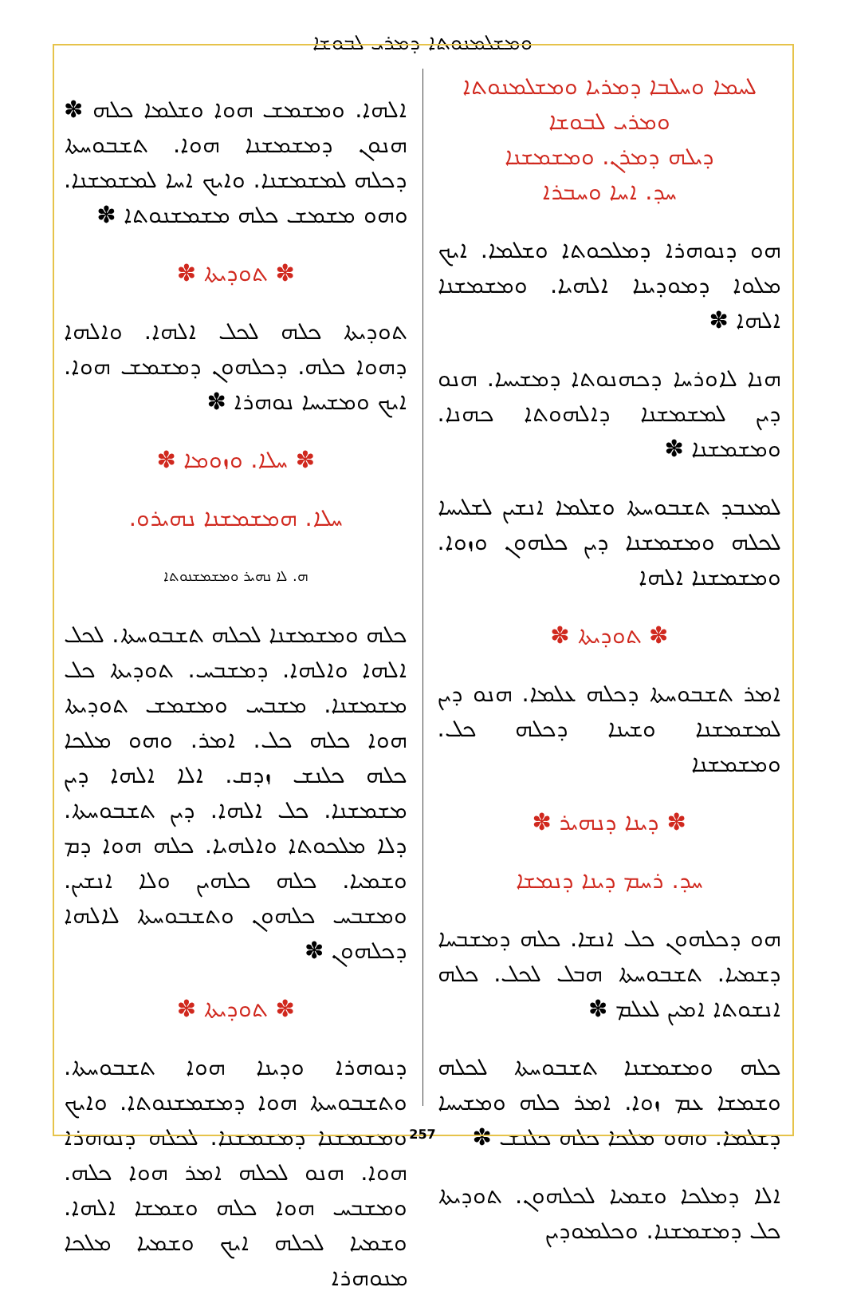ܘܡܫܠܡܢܘܬܐ ܕܡܪܝ ܠܒܘܫܐ
ܠܚܡܐ ܘܚܠܒܐ ܕܡܪܝܐ ܘܡܫܠܡܢܘܬܐ ܘܡܪܝ ܠܒܘܫܐ
ܕܝܠܗ ܕܡܪܢ. ܘܡܫܡܫܢܐ
ܚܕ. ܐܚܐ ܘܚܒܪܐ
ܗܘ ܕܢܘܗܪܐ ܕܡܠܟܘܬܐ ܘܫܠܡܐ. ܐܝܟ ܡܠܘܐ ܕܡܘܕܝܢܐ ܐܠܗܝܐ. ܘܡܫܡܫܢܐ ܐܠܗܐ ✽
ܗܢܐ ܠܐܘܪܚܐ ܕܟܗܢܘܬܐ ܕܡܫܝܚܐ. ܗܢܘ ܕܝܢ ܠܡܫܡܫܢܐ ܕܐܠܗܘܬܐ ܟܗܢܐ. ܘܡܫܡܫܢܐ ✽
ܠܡܥܒܕ ܬܫܒܘܚܬܐ ܘܫܠܡܐ ܐܢܫܝܢ ܠܫܠܝܚܐ ܠܟܠܗ ܘܡܫܡܫܢܐ ܕܝܢ ܟܠܗܘܢ ܘܙܘܐ. ܘܡܫܡܫܢܐ ܐܠܗܐ
✽ ܬܘܕܝܬܐ ✽
ܐܡܪ ܬܫܒܘܚܬܐ ܕܟܠܗ ܥܠܡܐ. ܗܢܘ ܕܝܢ ܠܡܫܡܫܢܐ ܘܫܝܢܐ ܕܟܠܗ ܟܠ. ܘܡܫܡܫܢܐ
✽ ܕܝܢܐ ܕܢܗܝܪ ✽
ܚܕ. ܪܚܡ ܕܝܢܐ ܕܢܡܫܐ
ܗܘ ܕܟܠܗܘܢ ܟܠ ܐܢܫܐ. ܟܠܗ ܕܡܫܒܚܐ ܕܫܡܝܐ. ܬܫܒܘܚܬܐ ܗܒܠ ܠܟܠ. ܟܠܗ ܐܢܫܘܬܐ ܐܡܝܢ ܠܥܠܡ ✽
ܟܠܗ ܘܡܫܡܫܢܐ ܬܫܒܘܚܬܐ ܠܟܠܗ ܘܫܡܫܐ ܥܡ ܙܘܐ. ܐܡܪ ܟܠܗ ܘܡܫܝܚܐ ܕܫܠܡܐ. ܘܗܘ ܡܠܟܐ ܟܠܗ ܟܠܢܫ ✽
ܐܠܐ ܕܡܠܟܐ ܘܫܡܝܐ ܠܟܠܗܘܢ. ܬܘܕܝܬܐ ܟܠ ܕܡܫܡܫܢܐ. ܘܟܠܡܘܕܝܢ
ܐܠܗܐ. ܘܡܫܡܫ ܗܘܐ ܘܫܠܡܐ ܟܠܗ ✽ ܗܢܘܢ ܕܡܫܡܫܢܐ ܗܘܐ. ܬܫܒܘܚܬܐ ܕܟܠܗ ܠܡܫܡܫܢܐ. ܘܐܝܟ ܐܚܐ ܠܡܫܡܫܢܐ. ܘܗܘ ܡܫܡܫ ܟܠܗ ܡܫܡܫܢܘܬܐ ✽
✽ ܬܘܕܝܬܐ ✽
ܬܘܕܝܬܐ ܟܠܗ ܠܟܠ ܐܠܗܐ. ܘܐܠܗܐ ܕܗܘܐ ܟܠܗ. ܕܟܠܗܘܢ ܕܡܫܡܫ ܗܘܐ. ܐܝܟ ܘܡܫܝܚܐ ܢܘܗܪܐ ✽
✽ ܚܠܐ. ܘܙܘܡܐ ✽
ܚܠܐ. ܗܡܫܡܫܢܐ ܢܗܝܪܘ.
ܗ. ܠܐ ܢܗܝܪ ܘܡܫܡܫܢܘܬܐ
ܟܠܗ ܘܡܫܡܫܢܐ ܠܟܠܗ ܬܫܒܘܚܬܐ. ܠܟܠ ܐܠܗܐ ܘܐܠܗܐ. ܕܡܫܒܚ. ܬܘܕܝܬܐ ܟܠ ܡܫܡܫܢܐ. ܡܫܒܚ ܘܡܫܡܫ ܬܘܕܝܬܐ ܗܘܐ ܟܠܗ ܟܠ. ܐܡܪ. ܘܗܘ ܡܠܟܐ ܟܠܗ ܟܠܢܫ ܙܕܩ. ܐܠܐ ܐܠܗܐ ܕܝܢ ܡܫܡܫܢܐ. ܟܠ ܐܠܗܐ. ܕܝܢ ܬܫܒܘܚܬܐ. ܕܠܐ ܡܠܟܘܬܐ ܘܐܠܗܝܐ. ܟܠܗ ܗܘܐ ܕܡ ܘܫܡܝܐ. ܟܠܗ ܟܠܗܝܢ ܘܠܐ ܐܢܫܝܢ. ܘܡܫܒܚ ܟܠܗܘܢ ܘܬܫܒܘܚܬܐ ܠܐܠܗܐ ܕܟܠܗܘܢ ✽
✽ ܬܘܕܝܬܐ ✽
ܕܢܘܗܪܐ ܘܕܝܢܐ ܗܘܐ ܬܫܒܘܚܬܐ. ܘܬܫܒܘܚܬܐ ܗܘܐ ܕܡܫܡܫܢܘܬܐ. ܘܐܝܟ ܘܡܫܡܫܢܐ ܕܡܫܡܫܢܐ. ܠܟܠܗ ܕܢܘܗܪܐ ܗܘܐ. ܗܢܘ ܠܟܠܗ ܐܡܪ ܗܘܐ ܟܠܗ. ܘܡܫܒܚ ܗܘܐ ܟܠܗ ܘܫܡܫܐ ܐܠܗܐ. ܘܫܡܝܐ ܠܟܠܗ ܐܝܟ ܘܫܡܝܐ ܡܠܟܐ ܡܢܘܗܪܐ
257